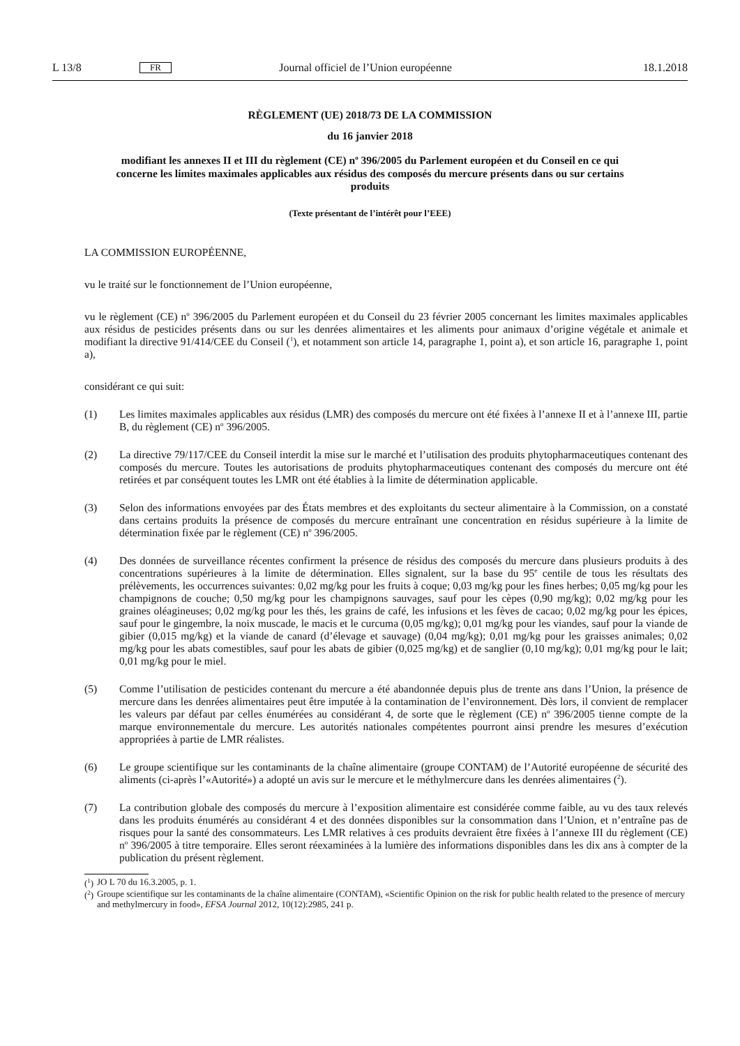L 13/8 FR Journal officiel de l’Union européenne 18.1.2018
RÈGLEMENT (UE) 2018/73 DE LA COMMISSION
du 16 janvier 2018
modifiant les annexes II et III du règlement (CE) n<sup>o</sup> 396/2005 du Parlement européen et du Conseil en ce qui concerne les limites maximales applicables aux résidus des composés du mercure présents dans ou sur certains produits
(Texte présentant de l’intérêt pour l’EEE)
LA COMMISSION EUROPÉENNE,
vu le traité sur le fonctionnement de l’Union européenne,
vu le règlement (CE) n<sup>o</sup> 396/2005 du Parlement européen et du Conseil du 23 février 2005 concernant les limites maximales applicables aux résidus de pesticides présents dans ou sur les denrées alimentaires et les aliments pour animaux d’origine végétale et animale et modifiant la directive 91/414/CEE du Conseil (<sup>1</sup>), et notamment son article 14, paragraphe 1, point a), et son article 16, paragraphe 1, point a),
considérant ce qui suit:
(1) Les limites maximales applicables aux résidus (LMR) des composés du mercure ont été fixées à l’annexe II et à l’annexe III, partie B, du règlement (CE) n<sup>o</sup> 396/2005.
(2) La directive 79/117/CEE du Conseil interdit la mise sur le marché et l’utilisation des produits phytopharmaceutiques contenant des composés du mercure. Toutes les autorisations de produits phytopharmaceutiques contenant des composés du mercure ont été retirées et par conséquent toutes les LMR ont été établies à la limite de détermination applicable.
(3) Selon des informations envoyées par des États membres et des exploitants du secteur alimentaire à la Commission, on a constaté dans certains produits la présence de composés du mercure entraînant une concentration en résidus supérieure à la limite de détermination fixée par le règlement (CE) n<sup>o</sup> 396/2005.
(4) Des données de surveillance récentes confirment la présence de résidus des composés du mercure dans plusieurs produits à des concentrations supérieures à la limite de détermination. Elles signalent, sur la base du 95<sup>e</sup> centile de tous les résultats des prélèvements, les occurrences suivantes: 0,02 mg/kg pour les fruits à coque; 0,03 mg/kg pour les fines herbes; 0,05 mg/kg pour les champignons de couche; 0,50 mg/kg pour les champignons sauvages, sauf pour les cèpes (0,90 mg/kg); 0,02 mg/kg pour les graines oléagineuses; 0,02 mg/kg pour les thés, les grains de café, les infusions et les fèves de cacao; 0,02 mg/kg pour les épices, sauf pour le gingembre, la noix muscade, le macis et le curcuma (0,05 mg/kg); 0,01 mg/kg pour les viandes, sauf pour la viande de gibier (0,015 mg/kg) et la viande de canard (d’élevage et sauvage) (0,04 mg/kg); 0,01 mg/kg pour les graisses animales; 0,02 mg/kg pour les abats comestibles, sauf pour les abats de gibier (0,025 mg/kg) et de sanglier (0,10 mg/kg); 0,01 mg/kg pour le lait; 0,01 mg/kg pour le miel.
(5) Comme l’utilisation de pesticides contenant du mercure a été abandonnée depuis plus de trente ans dans l’Union, la présence de mercure dans les denrées alimentaires peut être imputée à la contamination de l’environnement. Dès lors, il convient de remplacer les valeurs par défaut par celles énumérées au considérant 4, de sorte que le règlement (CE) n<sup>o</sup> 396/2005 tienne compte de la marque environnementale du mercure. Les autorités nationales compétentes pourront ainsi prendre les mesures d’exécution appropriées à partie de LMR réalistes.
(6) Le groupe scientifique sur les contaminants de la chaîne alimentaire (groupe CONTAM) de l’Autorité européenne de sécurité des aliments (ci-après l’«Autorité») a adopté un avis sur le mercure et le méthylmercure dans les denrées alimentaires (<sup>2</sup>).
(7) La contribution globale des composés du mercure à l’exposition alimentaire est considérée comme faible, au vu des taux relevés dans les produits énumérés au considérant 4 et des données disponibles sur la consommation dans l’Union, et n’entraîne pas de risques pour la santé des consommateurs. Les LMR relatives à ces produits devraient être fixées à l’annexe III du règlement (CE) n<sup>o</sup> 396/2005 à titre temporaire. Elles seront réexaminées à la lumière des informations disponibles dans les dix ans à compter de la publication du présent règlement.
(<sup>1</sup>) JO L 70 du 16.3.2005, p. 1.
(<sup>2</sup>) Groupe scientifique sur les contaminants de la chaîne alimentaire (CONTAM), «Scientific Opinion on the risk for public health related to the presence of mercury and methylmercury in food», EFSA Journal 2012, 10(12):2985, 241 p.